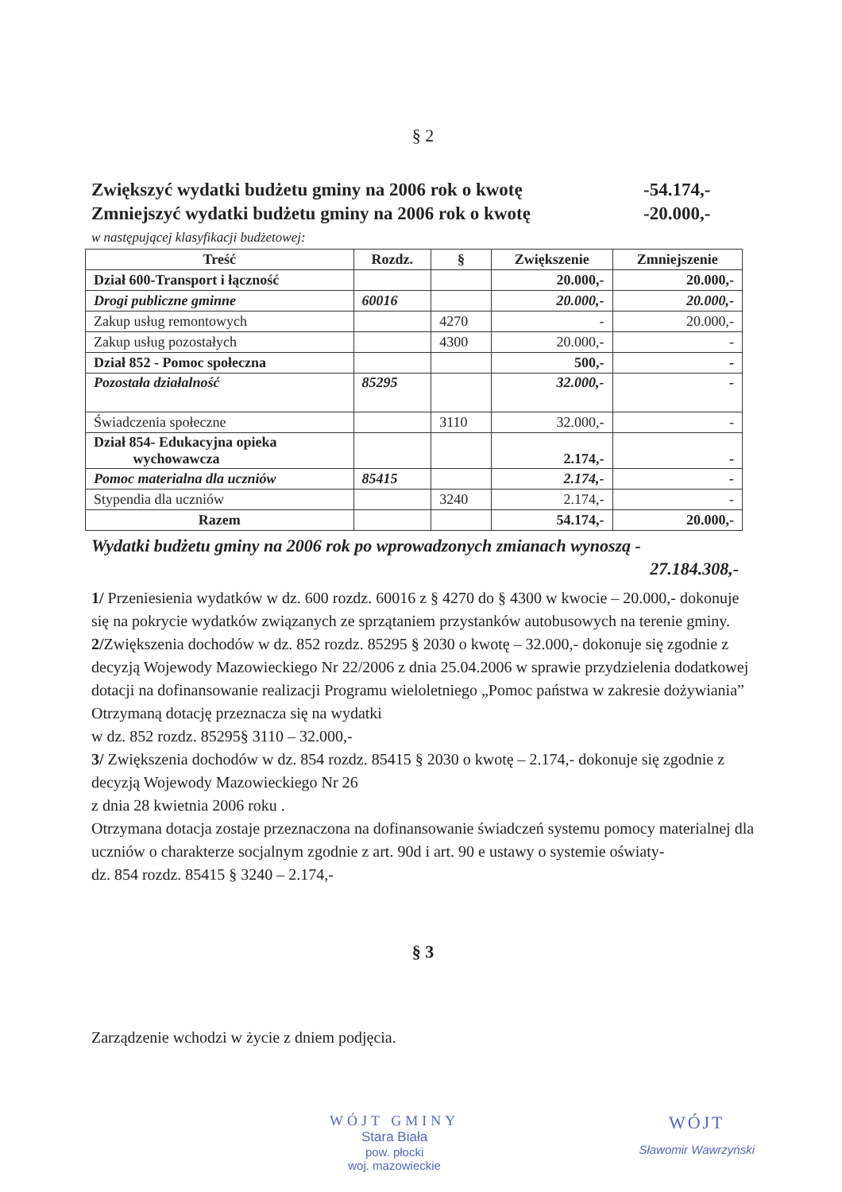§ 2
Zwiększyć wydatki budżetu gminy na 2006 rok o kwotę - 54.174,-
Zmniejszyć wydatki budżetu gminy na 2006 rok o kwotę - 20.000,-
w następującej klasyfikacji budżetowej:
| Treść | Rozdz. | § | Zwiększenie | Zmniejszenie |
| --- | --- | --- | --- | --- |
| Dział 600-Transport i łączność | | | 20.000,- | 20.000,- |
| Drogi publiczne gminne | 60016 | | 20.000,- | 20.000,- |
| Zakup usług remontowych | | 4270 | - | 20.000,- |
| Zakup usług pozostałych | | 4300 | 20.000,- | - |
| Dział 852 - Pomoc społeczna | | | 500,- | - |
| Pozostała działalność | 85295 | | 32.000,- | - |
| Świadczenia społeczne | | 3110 | 32.000,- | - |
| Dział 854- Edukacyjna opieka wychowawcza | | | 2.174,- | - |
| Pomoc materialna dla uczniów | 85415 | | 2.174,- | - |
| Stypendia dla uczniów | | 3240 | 2.174,- | - |
| Razem | | | 54.174,- | 20.000,- |
Wydatki budżetu gminy na 2006 rok po wprowadzonych zmianach wynoszą -
27.184.308,-
1/ Przeniesienia wydatków w dz. 600 rozdz. 60016 z § 4270 do § 4300 w kwocie – 20.000,- dokonuje się na pokrycie wydatków związanych ze sprzątaniem przystanków autobusowych na terenie gminy.
2/Zwiększenia dochodów w dz. 852 rozdz. 85295 § 2030 o kwotę – 32.000,- dokonuje się zgodnie z decyzją Wojewody Mazowieckiego Nr 22/2006 z dnia 25.04.2006 w sprawie przydzielenia dodatkowej dotacji na dofinansowanie realizacji Programu wieloletniego „Pomoc państwa w zakresie dożywiania”
Otrzymaną dotację przeznacza się na wydatki
w dz. 852 rozdz. 85295§ 3110 – 32.000,-
3/ Zwiększenia dochodów w dz. 854 rozdz. 85415 § 2030 o kwotę – 2.174,- dokonuje się zgodnie z decyzją Wojewody Mazowieckiego Nr 26
z dnia 28 kwietnia 2006 roku .
Otrzymana dotacja zostaje przeznaczona na dofinansowanie świadczeń systemu pomocy materialnej dla uczniów o charakterze socjalnym zgodnie z art. 90d i art. 90 e ustawy o systemie oświaty-
dz. 854 rozdz. 85415 § 3240 – 2.174,-
§ 3
Zarządzenie wchodzi w życie z dniem podjęcia.
WÓJT GMINY
Stara Biała
pow. płocki
woj. mazowieckie
WÓJT
Sławomir Wawrzyński